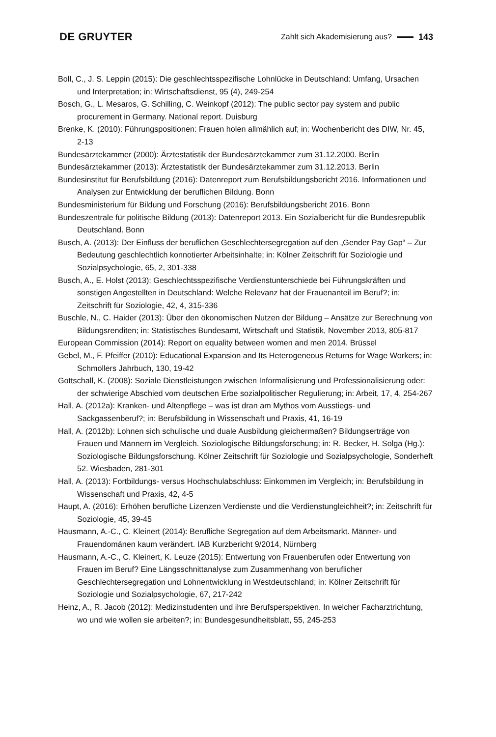DE GRUYTER
Zahlt sich Akademisierung aus? 143
Boll, C., J. S. Leppin (2015): Die geschlechtsspezifische Lohnlücke in Deutschland: Umfang, Ursachen und Interpretation; in: Wirtschaftsdienst, 95 (4), 249-254
Bosch, G., L. Mesaros, G. Schilling, C. Weinkopf (2012): The public sector pay system and public procurement in Germany. National report. Duisburg
Brenke, K. (2010): Führungspositionen: Frauen holen allmählich auf; in: Wochenbericht des DIW, Nr. 45, 2-13
Bundesärztekammer (2000): Ärztestatistik der Bundesärztekammer zum 31.12.2000. Berlin
Bundesärztekammer (2013): Ärztestatistik der Bundesärztekammer zum 31.12.2013. Berlin
Bundesinstitut für Berufsbildung (2016): Datenreport zum Berufsbildungsbericht 2016. Informationen und Analysen zur Entwicklung der beruflichen Bildung. Bonn
Bundesministerium für Bildung und Forschung (2016): Berufsbildungsbericht 2016. Bonn
Bundeszentrale für politische Bildung (2013): Datenreport 2013. Ein Sozialbericht für die Bundesrepublik Deutschland. Bonn
Busch, A. (2013): Der Einfluss der beruflichen Geschlechtersegregation auf den „Gender Pay Gap“ – Zur Bedeutung geschlechtlich konnotierter Arbeitsinhalte; in: Kölner Zeitschrift für Soziologie und Sozialpsychologie, 65, 2, 301-338
Busch, A., E. Holst (2013): Geschlechtsspezifische Verdienstunterschiede bei Führungskräften und sonstigen Angestellten in Deutschland: Welche Relevanz hat der Frauenanteil im Beruf?; in: Zeitschrift für Soziologie, 42, 4, 315-336
Buschle, N., C. Haider (2013): Über den ökonomischen Nutzen der Bildung – Ansätze zur Berechnung von Bildungsrenditen; in: Statistisches Bundesamt, Wirtschaft und Statistik, November 2013, 805-817
European Commission (2014): Report on equality between women and men 2014. Brüssel
Gebel, M., F. Pfeiffer (2010): Educational Expansion and Its Heterogeneous Returns for Wage Workers; in: Schmollers Jahrbuch, 130, 19-42
Gottschall, K. (2008): Soziale Dienstleistungen zwischen Informalisierung und Professionalisierung oder: der schwierige Abschied vom deutschen Erbe sozialpolitischer Regulierung; in: Arbeit, 17, 4, 254-267
Hall, A. (2012a): Kranken- und Altenpflege – was ist dran am Mythos vom Ausstiegs- und Sackgassenberuf?; in: Berufsbildung in Wissenschaft und Praxis, 41, 16-19
Hall, A. (2012b): Lohnen sich schulische und duale Ausbildung gleichermaßen? Bildungserträge von Frauen und Männern im Vergleich. Soziologische Bildungsforschung; in: R. Becker, H. Solga (Hg.): Soziologische Bildungsforschung. Kölner Zeitschrift für Soziologie und Sozialpsychologie, Sonderheft 52. Wiesbaden, 281-301
Hall, A. (2013): Fortbildungs- versus Hochschulabschluss: Einkommen im Vergleich; in: Berufsbildung in Wissenschaft und Praxis, 42, 4-5
Haupt, A. (2016): Erhöhen berufliche Lizenzen Verdienste und die Verdienstungleichheit?; in: Zeitschrift für Soziologie, 45, 39-45
Hausmann, A.-C., C. Kleinert (2014): Berufliche Segregation auf dem Arbeitsmarkt. Männer- und Frauendomänen kaum verändert. IAB Kurzbericht 9/2014, Nürnberg
Hausmann, A.-C., C. Kleinert, K. Leuze (2015): Entwertung von Frauenberufen oder Entwertung von Frauen im Beruf? Eine Längsschnittanalyse zum Zusammenhang von beruflicher Geschlechtersegregation und Lohnentwicklung in Westdeutschland; in: Kölner Zeitschrift für Soziologie und Sozialpsychologie, 67, 217-242
Heinz, A., R. Jacob (2012): Medizinstudenten und ihre Berufsperspektiven. In welcher Facharztrichtung, wo und wie wollen sie arbeiten?; in: Bundesgesundheitsblatt, 55, 245-253